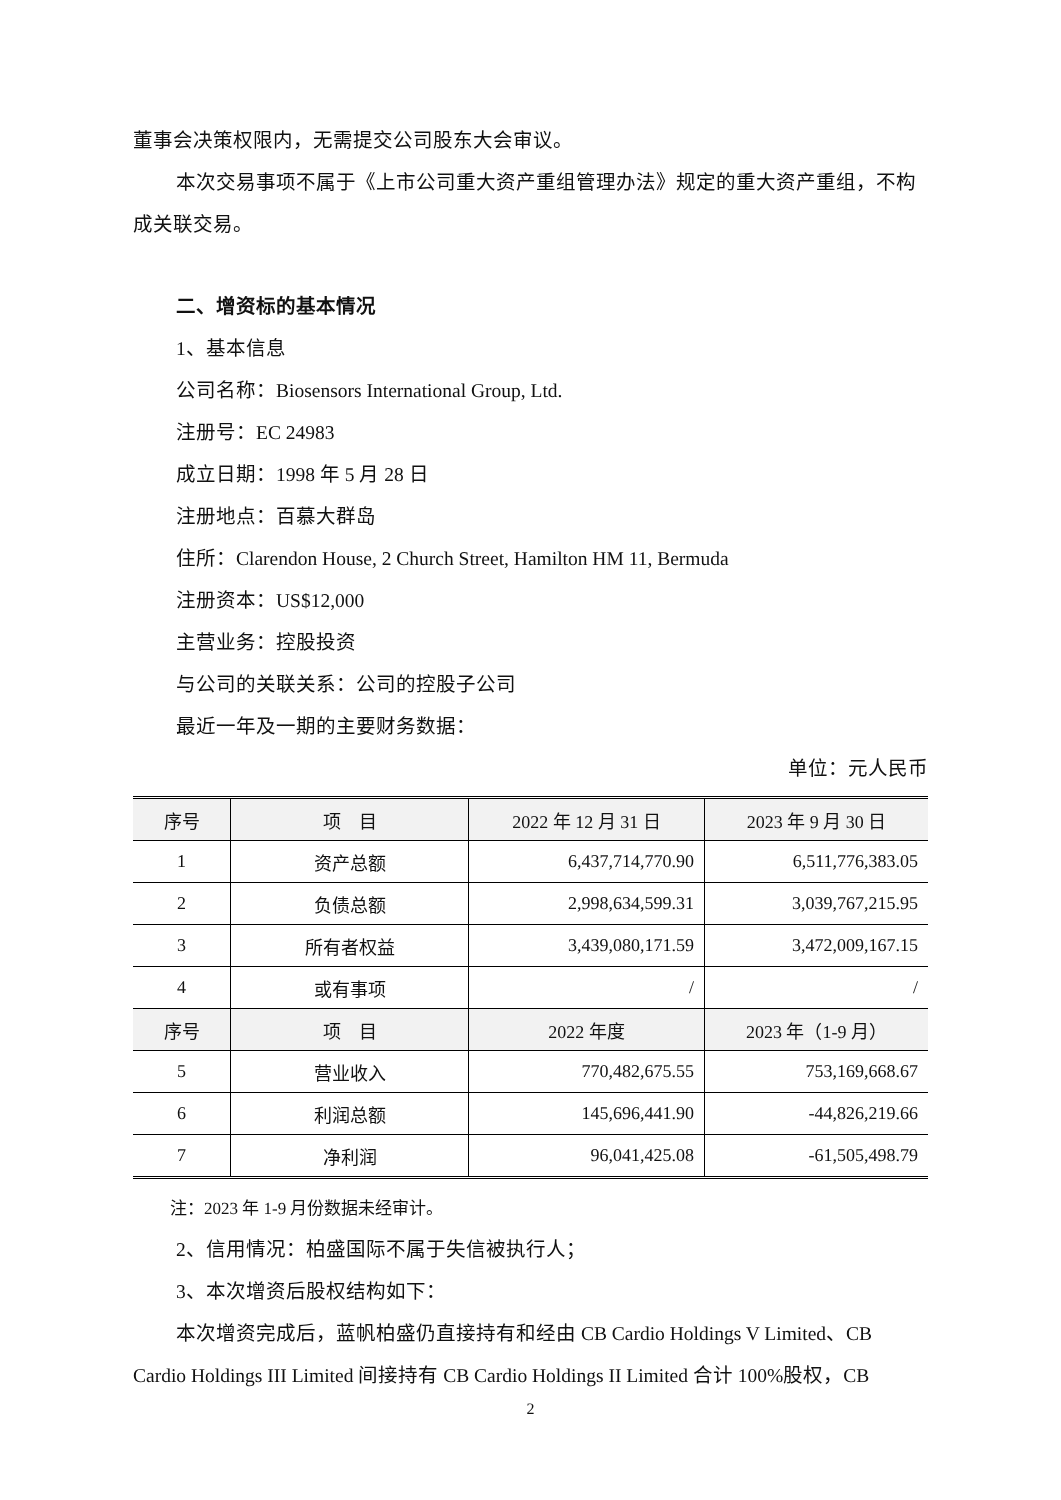董事会决策权限内，无需提交公司股东大会审议。
本次交易事项不属于《上市公司重大资产重组管理办法》规定的重大资产重组，不构成关联交易。
二、增资标的基本情况
1、基本信息
公司名称：Biosensors International Group, Ltd.
注册号：EC 24983
成立日期：1998 年 5 月 28 日
注册地点：百慕大群岛
住所：Clarendon House, 2 Church Street, Hamilton HM 11, Bermuda
注册资本：US$12,000
主营业务：控股投资
与公司的关联关系：公司的控股子公司
最近一年及一期的主要财务数据：
单位：元人民币
| 序号 | 项 目 | 2022 年 12 月 31 日 | 2023 年 9 月 30 日 |
| --- | --- | --- | --- |
| 1 | 资产总额 | 6,437,714,770.90 | 6,511,776,383.05 |
| 2 | 负债总额 | 2,998,634,599.31 | 3,039,767,215.95 |
| 3 | 所有者权益 | 3,439,080,171.59 | 3,472,009,167.15 |
| 4 | 或有事项 | / | / |
| 序号 | 项 目 | 2022 年度 | 2023 年（1-9 月） |
| 5 | 营业收入 | 770,482,675.55 | 753,169,668.67 |
| 6 | 利润总额 | 145,696,441.90 | -44,826,219.66 |
| 7 | 净利润 | 96,041,425.08 | -61,505,498.79 |
注：2023 年 1-9 月份数据未经审计。
2、信用情况：柏盛国际不属于失信被执行人；
3、本次增资后股权结构如下：
本次增资完成后，蓝帆柏盛仍直接持有和经由 CB Cardio Holdings V Limited、CB Cardio Holdings III Limited 间接持有 CB Cardio Holdings II Limited 合计 100%股权，CB
2